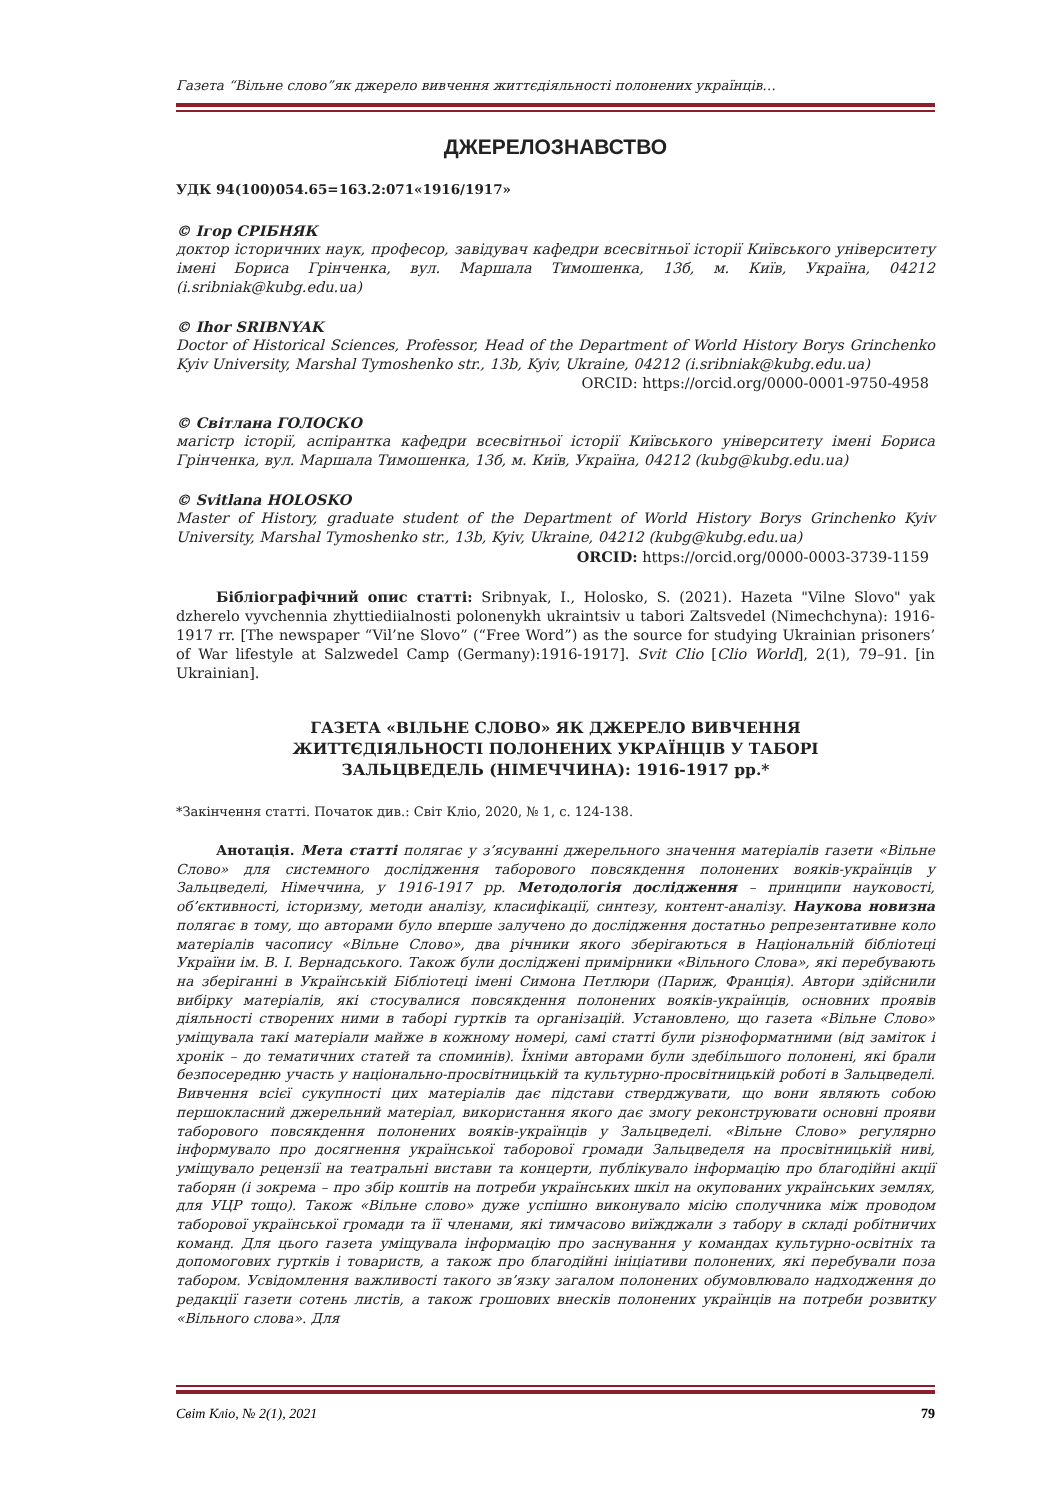Газета “Вільне слово”як джерело вивчення життєдіяльності полонених українців…
ДЖЕРЕЛОЗНАВСТВО
УДК 94(100)054.65=163.2:071«1916/1917»
© Ігор СРІБНЯК
доктор історичних наук, професор, завідувач кафедри всесвітньої історії Київського університету імені Бориса Грінченка, вул. Маршала Тимошенка, 13б, м. Київ, Україна, 04212 (i.sribniak@kubg.edu.ua)
© Ihor SRIBNYAK
Doctor of Historical Sciences, Professor, Head of the Department of World History Borys Grinchenko Kyiv University, Marshal Tymoshenko str., 13b, Kyiv, Ukraine, 04212 (i.sribniak@kubg.edu.ua)
ORCID: https://orcid.org/0000-0001-9750-4958
© Світлана ГОЛОСКО
магістр історії, аспірантка кафедри всесвітньої історії Київського університету імені Бориса Грінченка, вул. Маршала Тимошенка, 13б, м. Київ, Україна, 04212 (kubg@kubg.edu.ua)
© Svitlana HOLOSKO
Master of History, graduate student of the Department of World History Borys Grinchenko Kyiv University, Marshal Tymoshenko str., 13b, Kyiv, Ukraine, 04212 (kubg@kubg.edu.ua)
ORCID: https://orcid.org/0000-0003-3739-1159
Бібліографічний опис статті: Sribnyak, I., Holosko, S. (2021). Hazeta "Vilne Slovo" yak dzherelo vyvchennia zhyttiediialnosti polonenykh ukraintsiv u tabori Zaltsvedel (Nimechchyna): 1916-1917 rr. [The newspaper “Vil’ne Slovo” (“Free Word”) as the source for studying Ukrainian prisoners’ of War lifestyle at Salzwedel Camp (Germany):1916-1917]. Svit Clio [Clio World], 2(1), 79–91. [in Ukrainian].
ГАЗЕТА «ВІЛЬНЕ СЛОВО» ЯК ДЖЕРЕЛО ВИВЧЕННЯ
ЖИТТЄДІЯЛЬНОСТІ ПОЛОНЕНИХ УКРАЇНЦІВ У ТАБОРІ
ЗАЛЬЦВЕДЕЛЬ (НІМЕЧЧИНА): 1916-1917 рр.*
*Закінчення статті. Початок див.: Світ Кліо, 2020, № 1, с. 124-138.
Анотація. Мета статті полягає у з’ясуванні джерельного значення матеріалів газети «Вільне Слово» для системного дослідження таборового повсякдення полонених вояків-українців у Зальцведелі, Німеччина, у 1916-1917 рр. Методологія дослідження – принципи науковості, об’єктивності, історизму, методи аналізу, класифікації, синтезу, контент-аналізу. Наукова новизна полягає в тому, що авторами було вперше залучено до дослідження достатньо репрезентативне коло матеріалів часопису «Вільне Слово», два річники якого зберігаються в Національній бібліотеці України ім. В. І. Вернадського. Також були досліджені примірники «Вільного Слова», які перебувають на зберіганні в Українській Бібліотеці імені Симона Петлюри (Париж, Франція). Автори здійснили вибірку матеріалів, які стосувалися повсякдення полонених вояків-українців, основних проявів діяльності створених ними в таборі гуртків та організацій. Установлено, що газета «Вільне Слово» уміщувала такі матеріали майже в кожному номері, самі статті були різноформатними (від заміток і хронік – до тематичних статей та споминів). Їхніми авторами були здебільшого полонені, які брали безпосередню участь у національно-просвітницькій та культурно-просвітницькій роботі в Зальцведелі. Вивчення всієї сукупності цих матеріалів дає підстави стверджувати, що вони являють собою першокласний джерельний матеріал, використання якого дає змогу реконструювати основні прояви таборового повсякдення полонених вояків-українців у Зальцведелі. «Вільне Слово» регулярно інформувало про досягнення української таборової громади Зальцведеля на просвітницькій ниві, уміщувало рецензії на театральні вистави та концерти, публікувало інформацію про благодійні акції таборян (і зокрема – про збір коштів на потреби українських шкіл на окупованих українських землях, для УЦР тощо). Також «Вільне слово» дуже успішно виконувало місію сполучника між проводом таборової української громади та її членами, які тимчасово виїжджали з табору в складі робітничих команд. Для цього газета уміщувала інформацію про заснування у командах культурно-освітніх та допомогових гуртків і товариств, а також про благодійні ініціативи полонених, які перебували поза табором. Усвідомлення важливості такого зв’язку загалом полонених обумовлювало надходження до редакції газети сотень листів, а також грошових внесків полонених українців на потреби розвитку «Вільного слова». Для
Світ Кліо, № 2(1), 2021 79